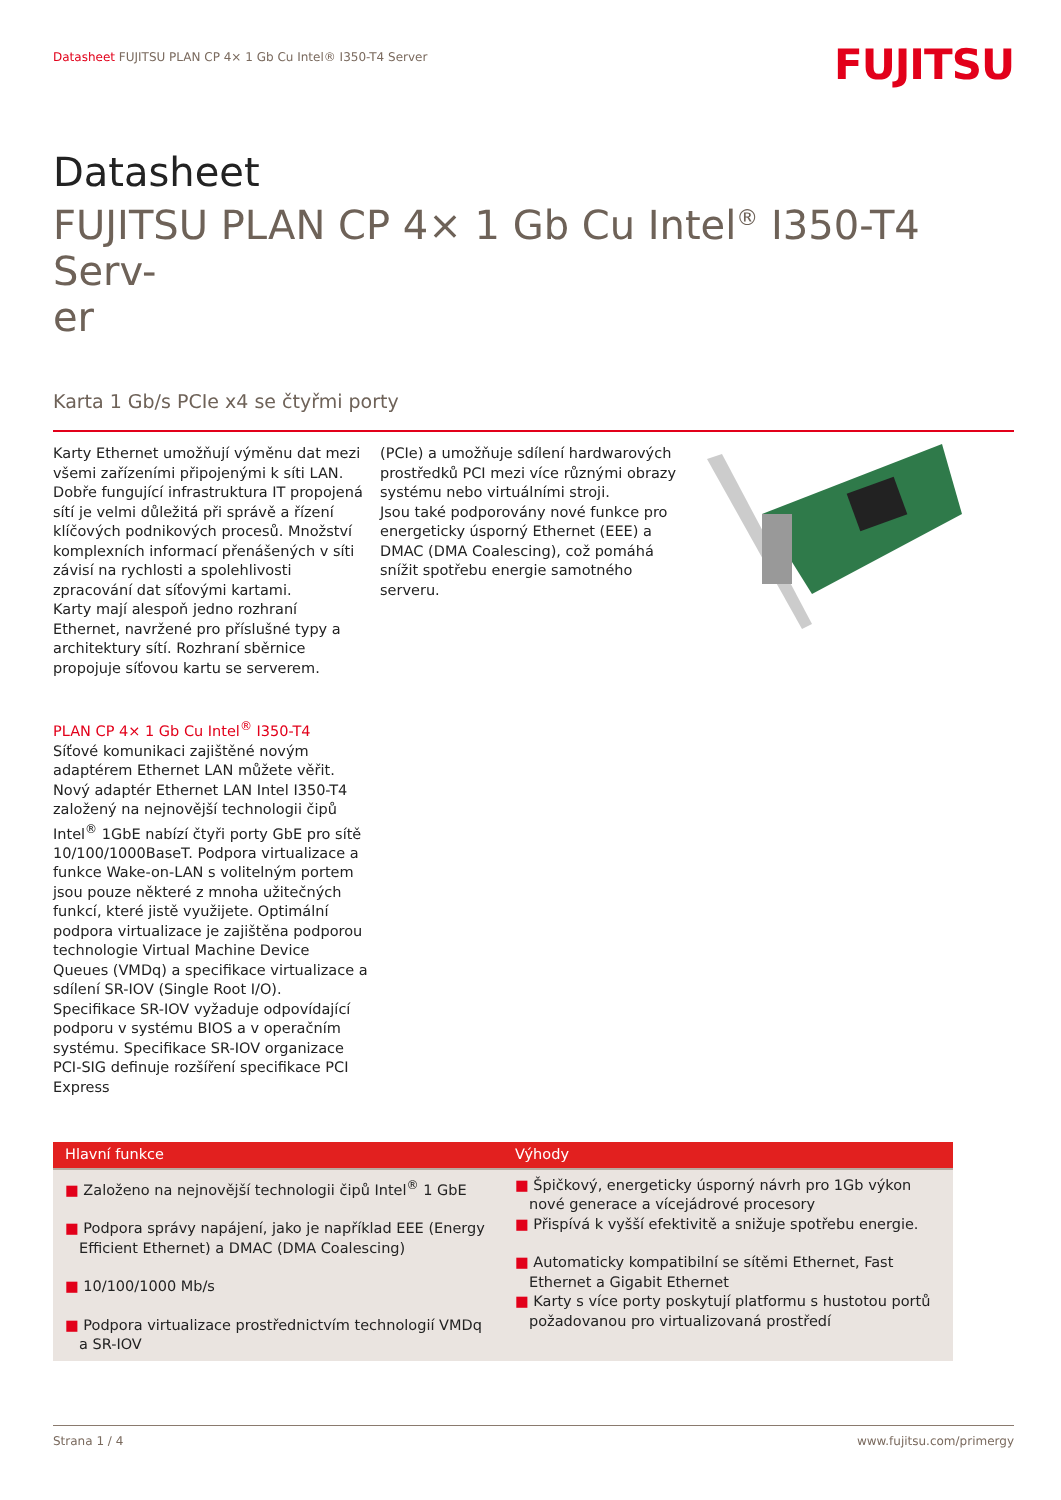Datasheet FUJITSU PLAN CP 4× 1 Gb Cu Intel® I350-T4 Server
FUJITSU
Datasheet
FUJITSU PLAN CP 4× 1 Gb Cu Intel<sup>®</sup> I350-T4 Serv-
er
Karta 1 Gb/s PCIe x4 se čtyřmi porty
Karty Ethernet umožňují výměnu dat mezi všemi zařízeními připojenými k síti LAN. Dobře fungující infrastruktura IT propojená sítí je velmi důležitá při správě a řízení klíčových podnikových procesů. Množství komplexních informací přenášených v síti závisí na rychlosti a spolehlivosti zpracování dat síťovými kartami.
Karty mají alespoň jedno rozhraní Ethernet, navržené pro příslušné typy a architektury sítí. Rozhraní sběrnice propojuje síťovou kartu se serverem.
PLAN CP 4× 1 Gb Cu Intel<sup>®</sup> I350-T4
Síťové komunikaci zajištěné novým adaptérem Ethernet LAN můžete věřit. Nový adaptér Ethernet LAN Intel I350-T4 založený na nejnovější technologii čipů Intel<sup>®</sup> 1GbE nabízí čtyři porty GbE pro sítě 10/100/1000BaseT. Podpora virtualizace a funkce Wake-on-LAN s volitelným portem jsou pouze některé z mnoha užitečných funkcí, které jistě využijete. Optimální podpora virtualizace je zajištěna podporou technologie Virtual Machine Device Queues (VMDq) a specifikace virtualizace a sdílení SR-IOV (Single Root I/O). Specifikace SR-IOV vyžaduje odpovídající podporu v systému BIOS a v operačním systému. Specifikace SR-IOV organizace PCI-SIG definuje rozšíření specifikace PCI Express
(PCIe) a umožňuje sdílení hardwarových prostředků PCI mezi více různými obrazy systému nebo virtuálními stroji.
Jsou také podporovány nové funkce pro energeticky úsporný Ethernet (EEE) a DMAC (DMA Coalescing), což pomáhá snížit spotřebu energie samotného serveru.
| Hlavní funkce | Výhody |
| --- | --- |
| ■ Založeno na nejnovější technologii čipů Intel<sup>®</sup> 1 GbE ■ Podpora správy napájení, jako je například EEE (Energy Efficient Ethernet) a DMAC (DMA Coalescing) ■ 10/100/1000 Mb/s ■ Podpora virtualizace prostřednictvím technologií VMDq a SR-IOV | ■ Špičkový, energeticky úsporný návrh pro 1Gb výkon nové generace a vícejádrové procesory ■ Přispívá k vyšší efektivitě a snižuje spotřebu energie. ■ Automaticky kompatibilní se sítěmi Ethernet, Fast Ethernet a Gigabit Ethernet ■ Karty s více porty poskytují platformu s hustotou portů požadovanou pro virtualizovaná prostředí |
Strana 1 / 4 www.fujitsu.com/primergy